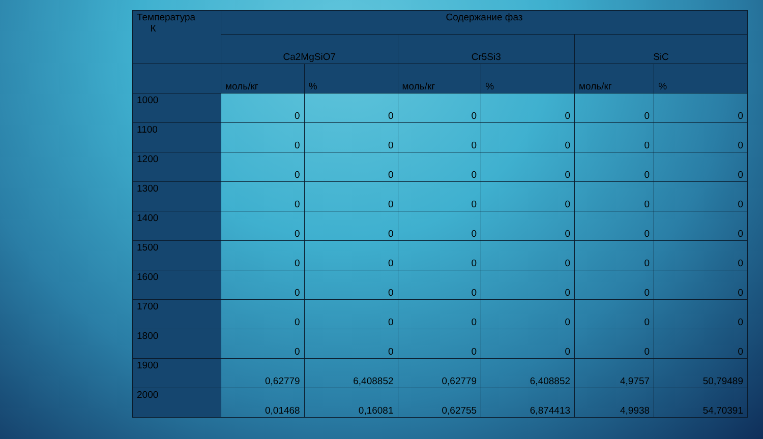| Температура К | Содержание фаз | | | | | |
| --- | --- | --- | --- | --- | --- | --- |
| | Ca2MgSiO7 | | Cr5Si3 | | SiC | |
| | моль/кг | % | моль/кг | % | моль/кг | % |
| 1000 | 0 | 0 | 0 | 0 | 0 | 0 |
| 1100 | 0 | 0 | 0 | 0 | 0 | 0 |
| 1200 | 0 | 0 | 0 | 0 | 0 | 0 |
| 1300 | 0 | 0 | 0 | 0 | 0 | 0 |
| 1400 | 0 | 0 | 0 | 0 | 0 | 0 |
| 1500 | 0 | 0 | 0 | 0 | 0 | 0 |
| 1600 | 0 | 0 | 0 | 0 | 0 | 0 |
| 1700 | 0 | 0 | 0 | 0 | 0 | 0 |
| 1800 | 0 | 0 | 0 | 0 | 0 | 0 |
| 1900 | 0,62779 | 6,408852 | 0,62779 | 6,408852 | 4,9757 | 50,79489 |
| 2000 | 0,01468 | 0,16081 | 0,62755 | 6,874413 | 4,9938 | 54,70391 |